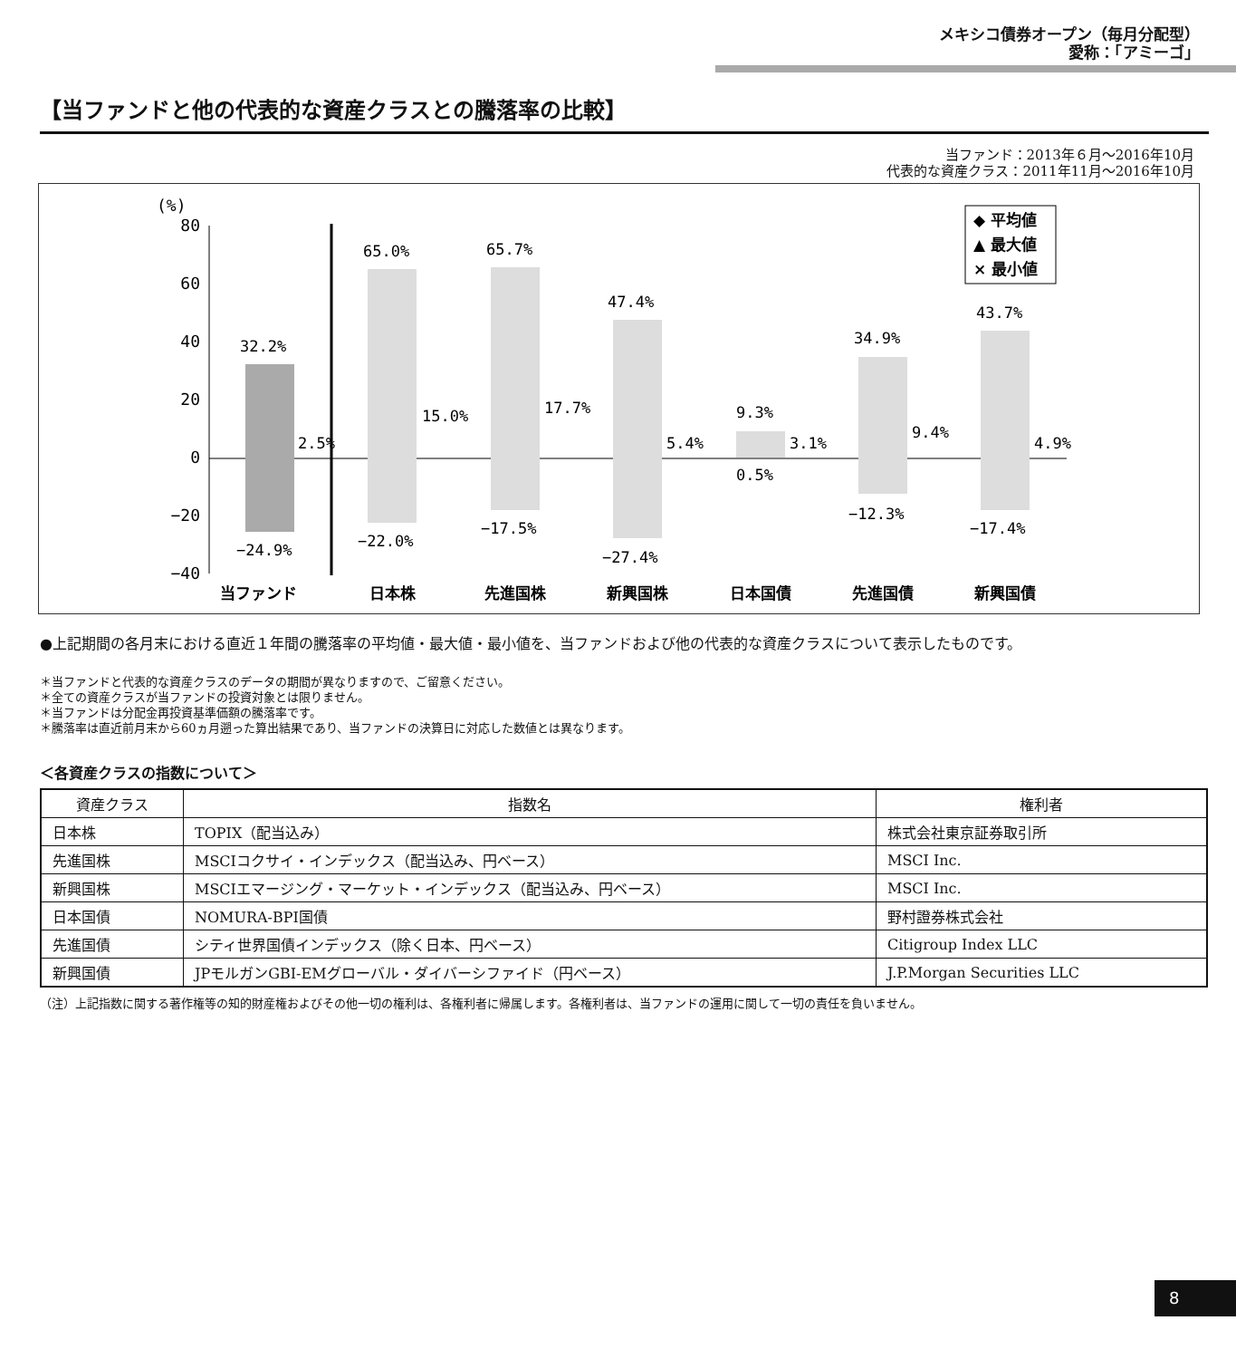メキシコ債券オープン（毎月分配型）
愛称：「アミーゴ」
【当ファンドと他の代表的な資産クラスとの騰落率の比較】
当ファンド：2013年６月～2016年10月
代表的な資産クラス：2011年11月～2016年10月
(%)
80
60
40
20
0
−20
−40
32.2%
2.5%
−24.9%
65.0%
15.0%
−22.0%
65.7%
17.7%
−17.5%
47.4%
5.4%
−27.4%
9.3%
3.1%
0.5%
34.9%
9.4%
−12.3%
43.7%
4.9%
−17.4%
当ファンド
日本株
先進国株
新興国株
日本国債
先進国債
新興国債
◆ 平均値
▲ 最大値
× 最小値
●上記期間の各月末における直近１年間の騰落率の平均値・最大値・最小値を、当ファンドおよび他の代表的な資産クラスについて表示したものです。
＊当ファンドと代表的な資産クラスのデータの期間が異なりますので、ご留意ください。
＊全ての資産クラスが当ファンドの投資対象とは限りません。
＊当ファンドは分配金再投資基準価額の騰落率です。
＊騰落率は直近前月末から60ヵ月遡った算出結果であり、当ファンドの決算日に対応した数値とは異なります。
＜各資産クラスの指数について＞
| 資産クラス | 指数名 | 権利者 |
| --- | --- | --- |
| 日本株 | TOPIX（配当込み） | 株式会社東京証券取引所 |
| 先進国株 | MSCIコクサイ・インデックス（配当込み、円ベース） | MSCI Inc. |
| 新興国株 | MSCIエマージング・マーケット・インデックス（配当込み、円ベース） | MSCI Inc. |
| 日本国債 | NOMURA-BPI国債 | 野村證券株式会社 |
| 先進国債 | シティ世界国債インデックス（除く日本、円ベース） | Citigroup Index LLC |
| 新興国債 | JPモルガンGBI-EMグローバル・ダイバーシファイド（円ベース） | J.P.Morgan Securities LLC |
（注）上記指数に関する著作権等の知的財産権およびその他一切の権利は、各権利者に帰属します。各権利者は、当ファンドの運用に関して一切の責任を負いません。
8